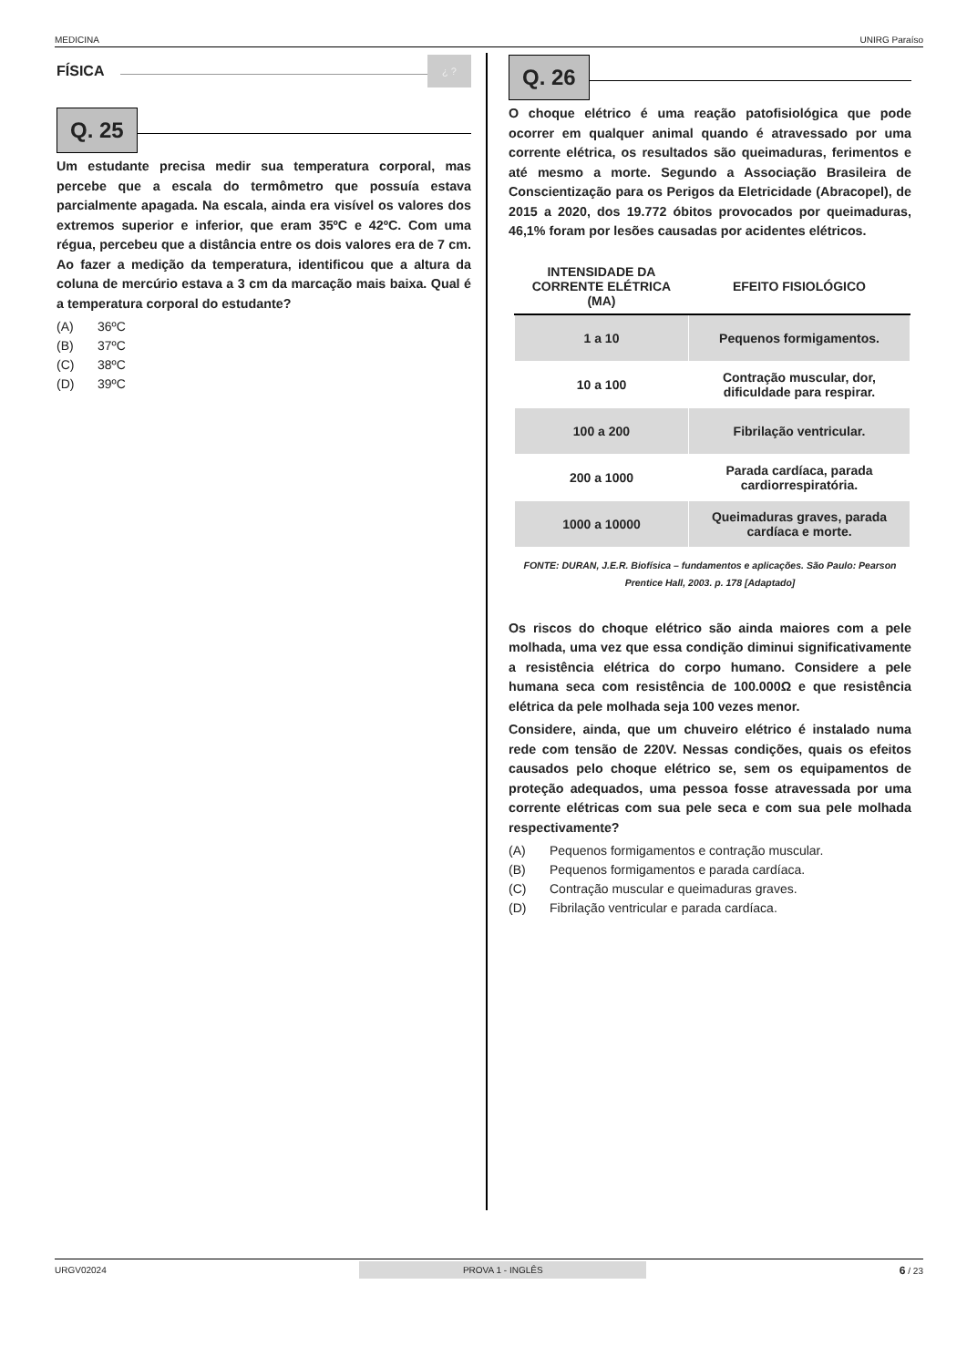MEDICINA UNIRG Paraíso
FÍSICA ¿ ?
Q. 25
Um estudante precisa medir sua temperatura corporal, mas percebe que a escala do termômetro que possuía estava parcialmente apagada. Na escala, ainda era visível os valores dos extremos superior e inferior, que eram 35ºC e 42ºC. Com uma régua, percebeu que a distância entre os dois valores era de 7 cm. Ao fazer a medição da temperatura, identificou que a altura da coluna de mercúrio estava a 3 cm da marcação mais baixa. Qual é a temperatura corporal do estudante?
(A) 36ºC
(B) 37ºC
(C) 38ºC
(D) 39ºC
Q. 26
O choque elétrico é uma reação patofisiológica que pode ocorrer em qualquer animal quando é atravessado por uma corrente elétrica, os resultados são queimaduras, ferimentos e até mesmo a morte. Segundo a Associação Brasileira de Conscientização para os Perigos da Eletricidade (Abracopel), de 2015 a 2020, dos 19.772 óbitos provocados por queimaduras, 46,1% foram por lesões causadas por acidentes elétricos.
| INTENSIDADE DA CORRENTE ELÉTRICA (MA) | EFEITO FISIOLÓGICO |
| --- | --- |
| 1 a 10 | Pequenos formigamentos. |
| 10 a 100 | Contração muscular, dor, dificuldade para respirar. |
| 100 a 200 | Fibrilação ventricular. |
| 200 a 1000 | Parada cardíaca, parada cardiorrespiratória. |
| 1000 a 10000 | Queimaduras graves, parada cardíaca e morte. |
FONTE: DURAN, J.E.R. Biofísica – fundamentos e aplicações. São Paulo: Pearson Prentice Hall, 2003. p. 178 [Adaptado]
Os riscos do choque elétrico são ainda maiores com a pele molhada, uma vez que essa condição diminui significativamente a resistência elétrica do corpo humano. Considere a pele humana seca com resistência de 100.000Ω e que resistência elétrica da pele molhada seja 100 vezes menor.
Considere, ainda, que um chuveiro elétrico é instalado numa rede com tensão de 220V. Nessas condições, quais os efeitos causados pelo choque elétrico se, sem os equipamentos de proteção adequados, uma pessoa fosse atravessada por uma corrente elétricas com sua pele seca e com sua pele molhada respectivamente?
(A) Pequenos formigamentos e contração muscular.
(B) Pequenos formigamentos e parada cardíaca.
(C) Contração muscular e queimaduras graves.
(D) Fibrilação ventricular e parada cardíaca.
URGV02024 PROVA 1 - INGLÊS 6 / 23